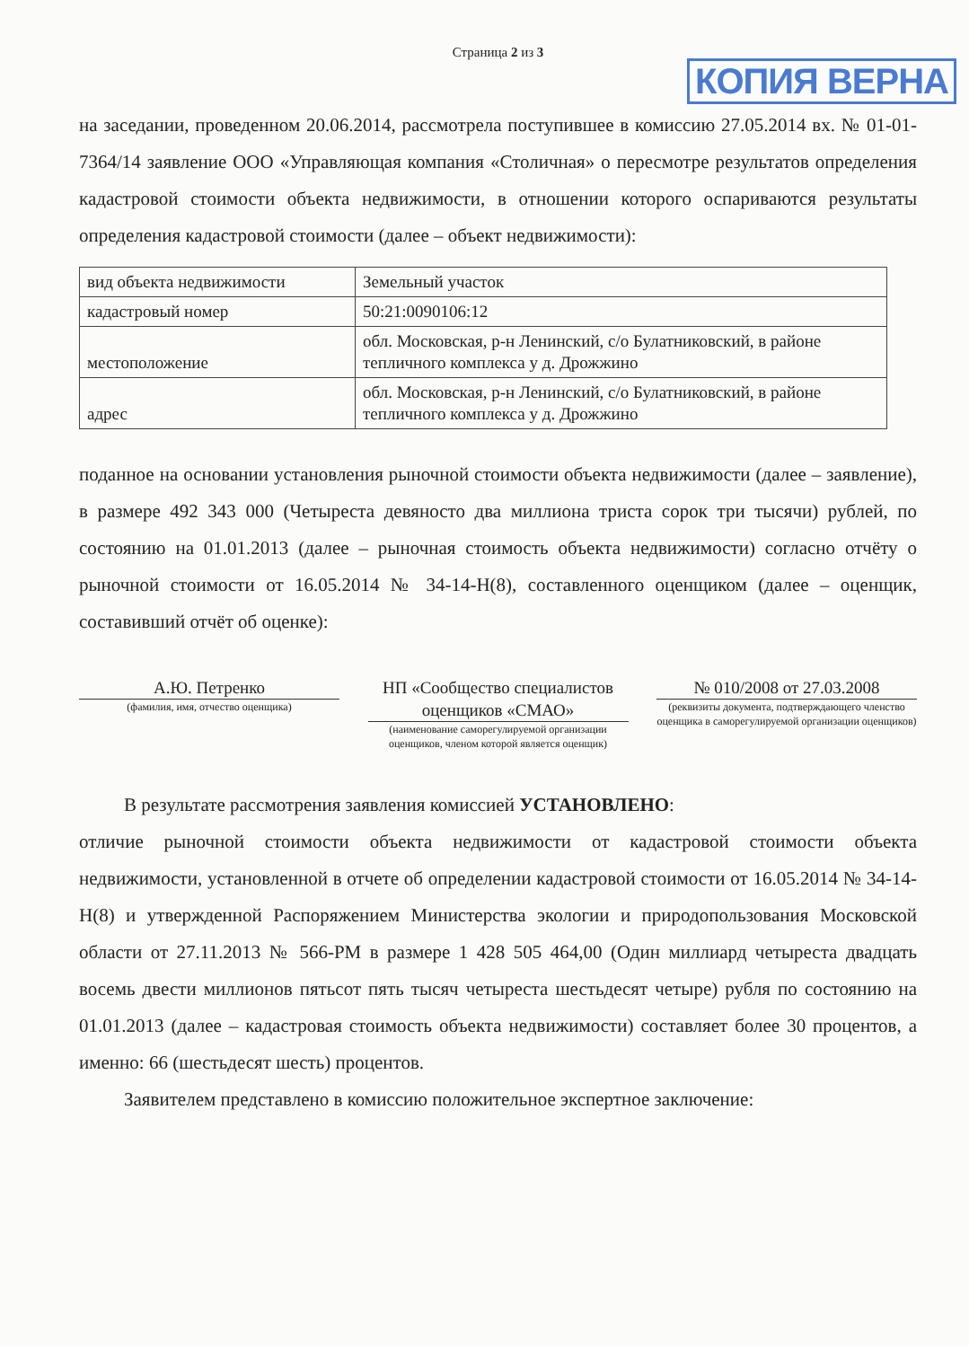Страница 2 из 3
КОПИЯ ВЕРНА
на заседании, проведенном 20.06.2014, рассмотрела поступившее в комиссию 27.05.2014 вх. № 01-01-7364/14 заявление ООО «Управляющая компания «Столичная» о пересмотре результатов определения кадастровой стоимости объекта недвижимости, в отношении которого оспариваются результаты определения кадастровой стоимости (далее – объект недвижимости):
| вид объекта недвижимости | Земельный участок |
| кадастровый номер | 50:21:0090106:12 |
| местоположение | обл. Московская, р-н Ленинский, с/о Булатниковский, в районе тепличного комплекса у д. Дрожжино |
| адрес | обл. Московская, р-н Ленинский, с/о Булатниковский, в районе тепличного комплекса у д. Дрожжино |
поданное на основании установления рыночной стоимости объекта недвижимости (далее – заявление), в размере 492 343 000 (Четыреста девяносто два миллиона триста сорок три тысячи) рублей, по состоянию на 01.01.2013 (далее – рыночная стоимость объекта недвижимости) согласно отчёту о рыночной стоимости от 16.05.2014 № 34-14-Н(8), составленного оценщиком (далее – оценщик, составивший отчёт об оценке):
А.Ю. Петренко
(фамилия, имя, отчество оценщика)
НП «Сообщество специалистов оценщиков «СМАО»
(наименование саморегулируемой организации оценщиков, членом которой является оценщик)
№ 010/2008 от 27.03.2008
(реквизиты документа, подтверждающего членство оценщика в саморегулируемой организации оценщиков)
В результате рассмотрения заявления комиссией УСТАНОВЛЕНО:
отличие рыночной стоимости объекта недвижимости от кадастровой стоимости объекта недвижимости, установленной в отчете об определении кадастровой стоимости от 16.05.2014 № 34-14-Н(8) и утвержденной Распоряжением Министерства экологии и природопользования Московской области от 27.11.2013 № 566-РМ в размере 1 428 505 464,00 (Один миллиард четыреста двадцать восемь двести миллионов пятьсот пять тысяч четыреста шестьдесят четыре) рубля по состоянию на 01.01.2013 (далее – кадастровая стоимость объекта недвижимости) составляет более 30 процентов, а именно: 66 (шестьдесят шесть) процентов.
Заявителем представлено в комиссию положительное экспертное заключение: